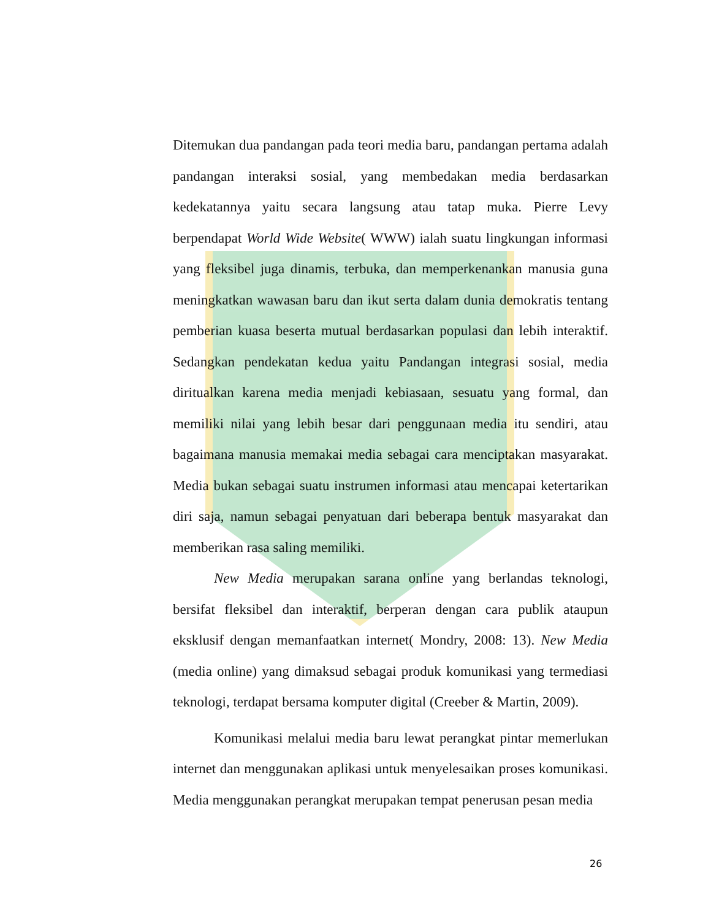Ditemukan dua pandangan pada teori media baru, pandangan pertama adalah pandangan interaksi sosial, yang membedakan media berdasarkan kedekatannya yaitu secara langsung atau tatap muka. Pierre Levy berpendapat World Wide Website( WWW) ialah suatu lingkungan informasi yang fleksibel juga dinamis, terbuka, dan memperkenankan manusia guna meningkatkan wawasan baru dan ikut serta dalam dunia demokratis tentang pemberian kuasa beserta mutual berdasarkan populasi dan lebih interaktif. Sedangkan pendekatan kedua yaitu Pandangan integrasi sosial, media diritualkan karena media menjadi kebiasaan, sesuatu yang formal, dan memiliki nilai yang lebih besar dari penggunaan media itu sendiri, atau bagaimana manusia memakai media sebagai cara menciptakan masyarakat. Media bukan sebagai suatu instrumen informasi atau mencapai ketertarikan diri saja, namun sebagai penyatuan dari beberapa bentuk masyarakat dan memberikan rasa saling memiliki.
New Media merupakan sarana online yang berlandas teknologi, bersifat fleksibel dan interaktif, berperan dengan cara publik ataupun eksklusif dengan memanfaatkan internet( Mondry, 2008: 13). New Media (media online) yang dimaksud sebagai produk komunikasi yang termediasi teknologi, terdapat bersama komputer digital (Creeber & Martin, 2009).
Komunikasi melalui media baru lewat perangkat pintar memerlukan internet dan menggunakan aplikasi untuk menyelesaikan proses komunikasi. Media menggunakan perangkat merupakan tempat penerusan pesan media
26